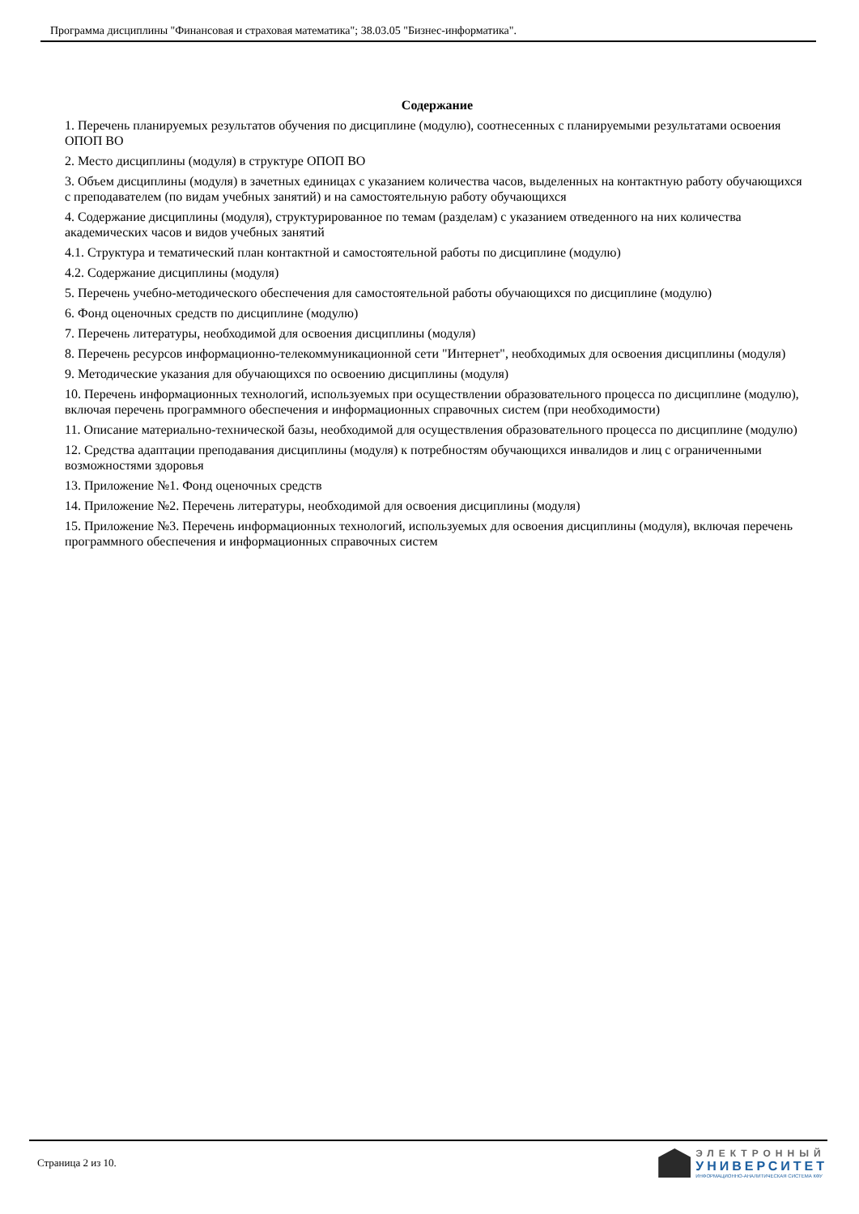Программа дисциплины "Финансовая и страховая математика"; 38.03.05 "Бизнес-информатика".
Содержание
1. Перечень планируемых результатов обучения по дисциплине (модулю), соотнесенных с планируемыми результатами освоения ОПОП ВО
2. Место дисциплины (модуля) в структуре ОПОП ВО
3. Объем дисциплины (модуля) в зачетных единицах с указанием количества часов, выделенных на контактную работу обучающихся с преподавателем (по видам учебных занятий) и на самостоятельную работу обучающихся
4. Содержание дисциплины (модуля), структурированное по темам (разделам) с указанием отведенного на них количества академических часов и видов учебных занятий
4.1. Структура и тематический план контактной и самостоятельной работы по дисциплине (модулю)
4.2. Содержание дисциплины (модуля)
5. Перечень учебно-методического обеспечения для самостоятельной работы обучающихся по дисциплине (модулю)
6. Фонд оценочных средств по дисциплине (модулю)
7. Перечень литературы, необходимой для освоения дисциплины (модуля)
8. Перечень ресурсов информационно-телекоммуникационной сети "Интернет", необходимых для освоения дисциплины (модуля)
9. Методические указания для обучающихся по освоению дисциплины (модуля)
10. Перечень информационных технологий, используемых при осуществлении образовательного процесса по дисциплине (модулю), включая перечень программного обеспечения и информационных справочных систем (при необходимости)
11. Описание материально-технической базы, необходимой для осуществления образовательного процесса по дисциплине (модулю)
12. Средства адаптации преподавания дисциплины (модуля) к потребностям обучающихся инвалидов и лиц с ограниченными возможностями здоровья
13. Приложение №1. Фонд оценочных средств
14. Приложение №2. Перечень литературы, необходимой для освоения дисциплины (модуля)
15. Приложение №3. Перечень информационных технологий, используемых для освоения дисциплины (модуля), включая перечень программного обеспечения и информационных справочных систем
Страница 2 из 10.
ЭЛЕКТРОННЫЙ
УНИВЕРСИТЕТ
ИНФОРМАЦИОННО-АНАЛИТИЧЕСКАЯ СИСТЕМА КФУ